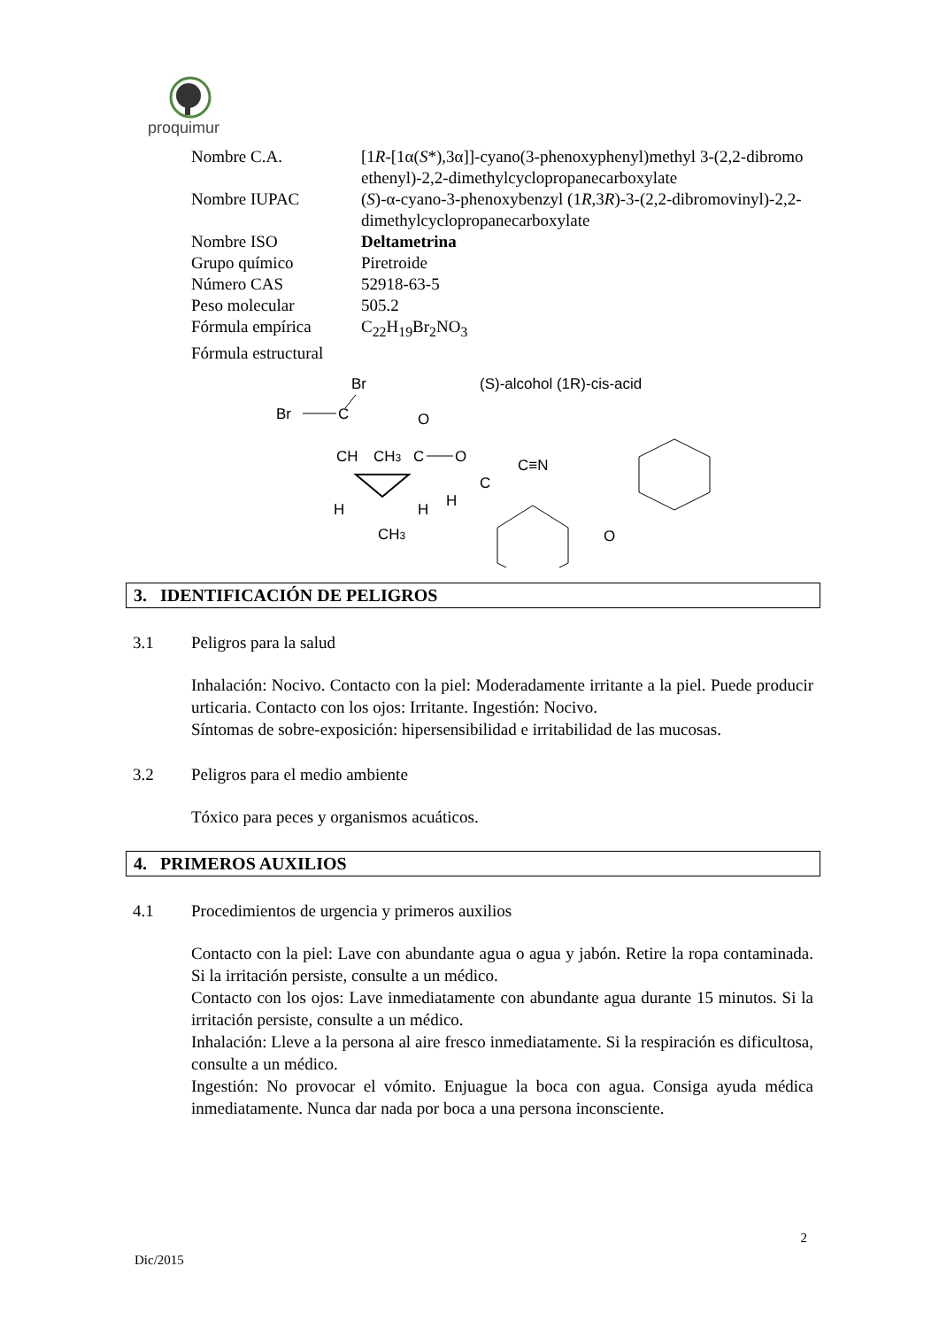proquimur
| Nombre C.A. | [1 R -[1α( S *),3α]]-cyano(3-phenoxyphenyl)methyl 3-(2,2-dibromo ethenyl)-2,2-dimethylcyclopropanecarboxylate |
| Nombre IUPAC | ( S )-α-cyano-3-phenoxybenzyl (1 R ,3 R )-3-(2,2-dibromovinyl)-2,2-dimethylcyclopropanecarboxylate |
| Nombre ISO | Deltametrina |
| Grupo químico | Piretroide |
| Número CAS | 52918-63-5 |
| Peso molecular | 505.2 |
| Fórmula empírica | C<sub>22</sub>H<sub>19</sub>Br<sub>2</sub>NO<sub>3</sub> |
| Fórmula estructural | |
(S)-alcohol (1R)-cis-acid
Br
Br
C
CH
CH3
O
C
O
H
H
CH3
C
C≡N
H
O
3. IDENTIFICACIÓN DE PELIGROS
3.1 Peligros para la salud
Inhalación: Nocivo. Contacto con la piel: Moderadamente irritante a la piel. Puede producir urticaria. Contacto con los ojos: Irritante. Ingestión: Nocivo.
Síntomas de sobre-exposición: hipersensibilidad e irritabilidad de las mucosas.
3.2 Peligros para el medio ambiente
Tóxico para peces y organismos acuáticos.
4. PRIMEROS AUXILIOS
4.1 Procedimientos de urgencia y primeros auxilios
Contacto con la piel: Lave con abundante agua o agua y jabón. Retire la ropa contaminada. Si la irritación persiste, consulte a un médico.
Contacto con los ojos: Lave inmediatamente con abundante agua durante 15 minutos. Si la irritación persiste, consulte a un médico.
Inhalación: Lleve a la persona al aire fresco inmediatamente. Si la respiración es dificultosa, consulte a un médico.
Ingestión: No provocar el vómito. Enjuague la boca con agua. Consiga ayuda médica inmediatamente. Nunca dar nada por boca a una persona inconsciente.
2
Dic/2015